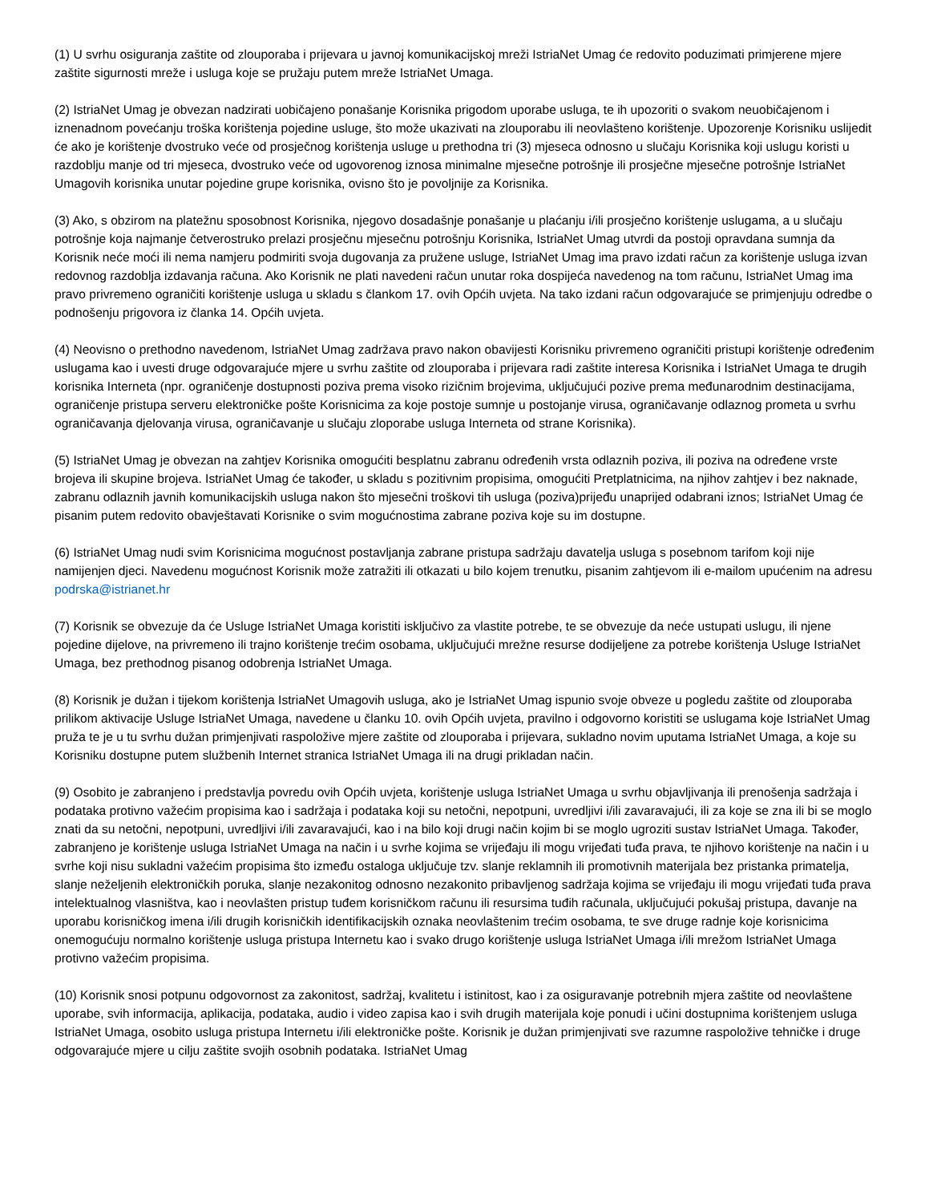(1) U svrhu osiguranja zaštite od zlouporaba i prijevara u javnoj komunikacijskoj mreži IstriaNet Umag će redovito poduzimati primjerene mjere zaštite sigurnosti mreže i usluga koje se pružaju putem mreže IstriaNet Umaga.
(2) IstriaNet Umag je obvezan nadzirati uobičajeno ponašanje Korisnika prigodom uporabe usluga, te ih upozoriti o svakom neuobičajenom i iznenadnom povećanju troška korištenja pojedine usluge, što može ukazivati na zlouporabu ili neovlašteno korištenje. Upozorenje Korisniku uslijedit će ako je korištenje dvostruko veće od prosječnog korištenja usluge u prethodna tri (3) mjeseca odnosno u slučaju Korisnika koji uslugu koristi u razdoblju manje od tri mjeseca, dvostruko veće od ugovorenog iznosa minimalne mjesečne potrošnje ili prosječne mjesečne potrošnje IstriaNet Umagovih korisnika unutar pojedine grupe korisnika, ovisno što je povoljnije za Korisnika.
(3) Ako, s obzirom na platežnu sposobnost Korisnika, njegovo dosadašnje ponašanje u plaćanju i/ili prosječno korištenje uslugama, a u slučaju potrošnje koja najmanje četverostruko prelazi prosječnu mjesečnu potrošnju Korisnika, IstriaNet Umag utvrdi da postoji opravdana sumnja da Korisnik neće moći ili nema namjeru podmiriti svoja dugovanja za pružene usluge, IstriaNet Umag ima pravo izdati račun za korištenje usluga izvan redovnog razdoblja izdavanja računa. Ako Korisnik ne plati navedeni račun unutar roka dospijeća navedenog na tom računu, IstriaNet Umag ima pravo privremeno ograničiti korištenje usluga u skladu s člankom 17. ovih Općih uvjeta. Na tako izdani račun odgovarajuće se primjenjuju odredbe o podnošenju prigovora iz članka 14. Općih uvjeta.
(4) Neovisno o prethodno navedenom, IstriaNet Umag zadržava pravo nakon obavijesti Korisniku privremeno ograničiti pristupi korištenje određenim uslugama kao i uvesti druge odgovarajuće mjere u svrhu zaštite od zlouporaba i prijevara radi zaštite interesa Korisnika i IstriaNet Umaga te drugih korisnika Interneta (npr. ograničenje dostupnosti poziva prema visoko rizičnim brojevima, uključujući pozive prema međunarodnim destinacijama, ograničenje pristupa serveru elektroničke pošte Korisnicima za koje postoje sumnje u postojanje virusa, ograničavanje odlaznog prometa u svrhu ograničavanja djelovanja virusa, ograničavanje u slučaju zloporabe usluga Interneta od strane Korisnika).
(5) IstriaNet Umag je obvezan na zahtjev Korisnika omogućiti besplatnu zabranu određenih vrsta odlaznih poziva, ili poziva na određene vrste brojeva ili skupine brojeva. IstriaNet Umag će također, u skladu s pozitivnim propisima, omogućiti Pretplatnicima, na njihov zahtjev i bez naknade, zabranu odlaznih javnih komunikacijskih usluga nakon što mjesečni troškovi tih usluga (poziva)prijeđu unaprijed odabrani iznos; IstriaNet Umag će pisanim putem redovito obavještavati Korisnike o svim mogućnostima zabrane poziva koje su im dostupne.
(6) IstriaNet Umag nudi svim Korisnicima mogućnost postavljanja zabrane pristupa sadržaju davatelja usluga s posebnom tarifom koji nije namijenjen djeci. Navedenu mogućnost Korisnik može zatražiti ili otkazati u bilo kojem trenutku, pisanim zahtjevom ili e-mailom upućenim na adresu podrska@istrianet.hr
(7) Korisnik se obvezuje da će Usluge IstriaNet Umaga koristiti isključivo za vlastite potrebe, te se obvezuje da neće ustupati uslugu, ili njene pojedine dijelove, na privremeno ili trajno korištenje trećim osobama, uključujući mrežne resurse dodijeljene za potrebe korištenja Usluge IstriaNet Umaga, bez prethodnog pisanog odobrenja IstriaNet Umaga.
(8) Korisnik je dužan i tijekom korištenja IstriaNet Umagovih usluga, ako je IstriaNet Umag ispunio svoje obveze u pogledu zaštite od zlouporaba prilikom aktivacije Usluge IstriaNet Umaga, navedene u članku 10. ovih Općih uvjeta, pravilno i odgovorno koristiti se uslugama koje IstriaNet Umag pruža te je u tu svrhu dužan primjenjivati raspoložive mjere zaštite od zlouporaba i prijevara, sukladno novim uputama IstriaNet Umaga, a koje su Korisniku dostupne putem službenih Internet stranica IstriaNet Umaga ili na drugi prikladan način.
(9) Osobito je zabranjeno i predstavlja povredu ovih Općih uvjeta, korištenje usluga IstriaNet Umaga u svrhu objavljivanja ili prenošenja sadržaja i podataka protivno važećim propisima kao i sadržaja i podataka koji su netočni, nepotpuni, uvredljivi i/ili zavaravajući, ili za koje se zna ili bi se moglo znati da su netočni, nepotpuni, uvredljivi i/ili zavaravajući, kao i na bilo koji drugi način kojim bi se moglo ugroziti sustav IstriaNet Umaga. Također, zabranjeno je korištenje usluga IstriaNet Umaga na način i u svrhe kojima se vrijeđaju ili mogu vrijeđati tuđa prava, te njihovo korištenje na način i u svrhe koji nisu sukladni važećim propisima što između ostaloga uključuje tzv. slanje reklamnih ili promotivnih materijala bez pristanka primatelja, slanje neželjenih elektroničkih poruka, slanje nezakonitog odnosno nezakonito pribavljenog sadržaja kojima se vrijeđaju ili mogu vrijeđati tuđa prava intelektualnog vlasništva, kao i neovlašten pristup tuđem korisničkom računu ili resursima tuđih računala, uključujući pokušaj pristupa, davanje na uporabu korisničkog imena i/ili drugih korisničkih identifikacijskih oznaka neovlaštenim trećim osobama, te sve druge radnje koje korisnicima onemogućuju normalno korištenje usluga pristupa Internetu kao i svako drugo korištenje usluga IstriaNet Umaga i/ili mrežom IstriaNet Umaga protivno važećim propisima.
(10) Korisnik snosi potpunu odgovornost za zakonitost, sadržaj, kvalitetu i istinitost, kao i za osiguravanje potrebnih mjera zaštite od neovlaštene uporabe, svih informacija, aplikacija, podataka, audio i video zapisa kao i svih drugih materijala koje ponudi i učini dostupnima korištenjem usluga IstriaNet Umaga, osobito usluga pristupa Internetu i/ili elektroničke pošte. Korisnik je dužan primjenjivati sve razumne raspoložive tehničke i druge odgovarajuće mjere u cilju zaštite svojih osobnih podataka. IstriaNet Umag